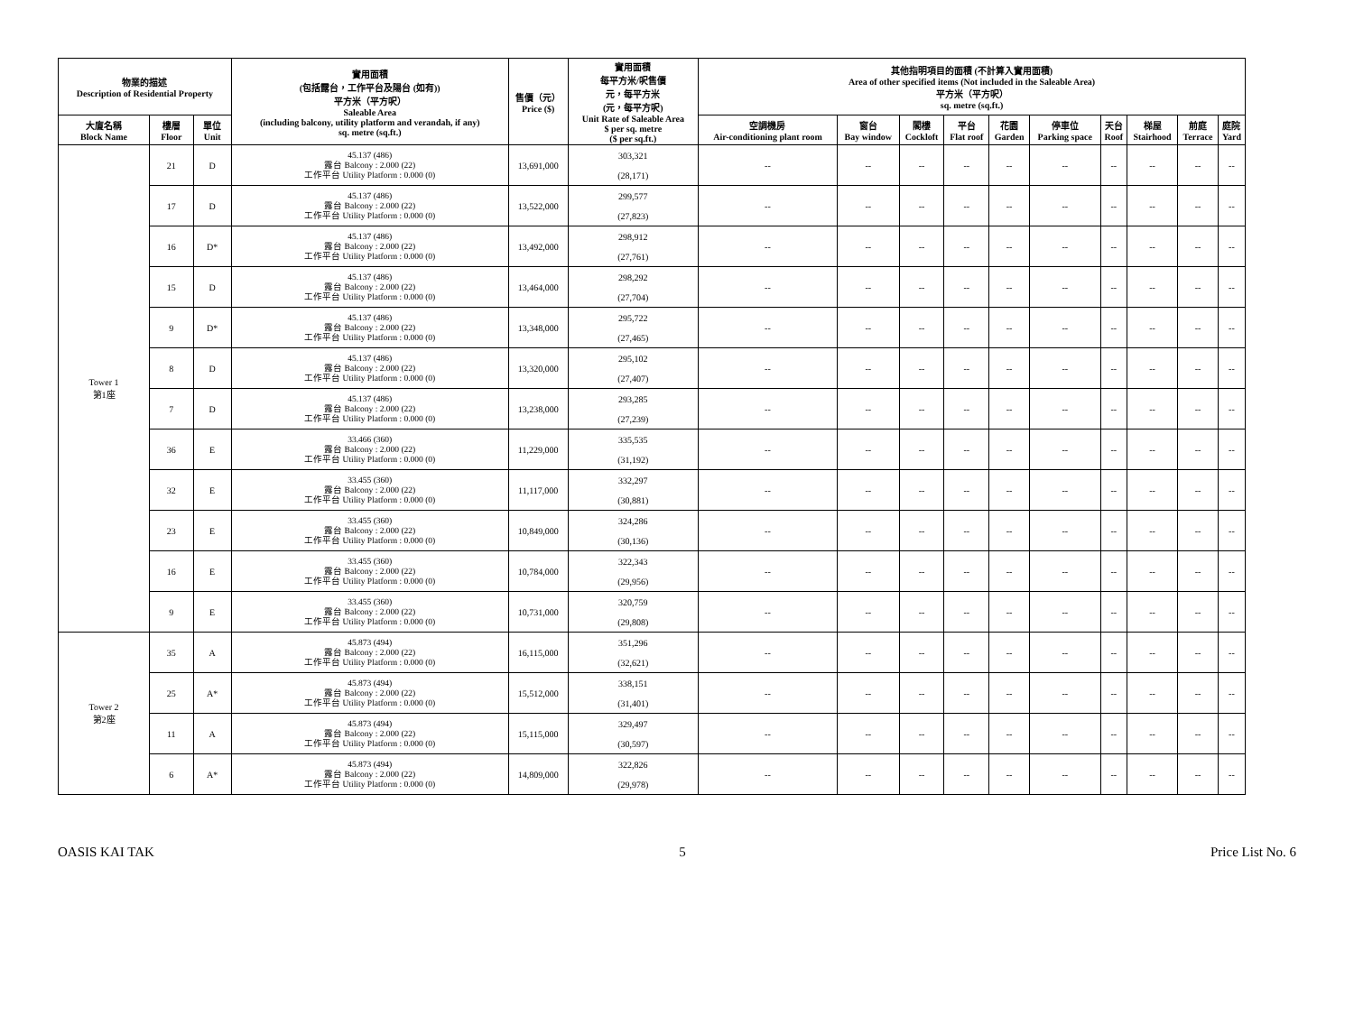| 物業的描述 Description of Residential Property | | | 實用面積 (包括露台，工作平台及陽台 (如有)) 平方米（平方呎） Saleable Area (including balcony, utility platform and verandah, if any) sq. metre (sq.ft.) | 售價（元） Price ($) | 實用面積 每平方米/呎售價 元，每平方米 (元，每平方呎) Unit Rate of Saleable Area $ per sq. metre ($ per sq.ft.) | 其他指明項目的面積 (不計算入實用面積) Area of other specified items (Not included in the Saleable Area) 平方米（平方呎） sq. metre (sq.ft.) | | | | | | | | | |
| --- | --- | --- | --- | --- | --- | --- | --- | --- | --- | --- | --- | --- | --- | --- | --- |
| 大廈名稱 Block Name | 樓層 Floor | 單位 Unit | | | | 空調機房 Air-conditioning plant room | 窗台 Bay window | 閣樓 Cockloft | 平台 Flat roof | 花園 Garden | 停車位 Parking space | 天台 Roof | 梯屋 Stairhood | 前庭 Terrace | 庭院 Yard |
| Tower 1 第1座 | 21 | D | 45.137 (486) 露台 Balcony : 2.000 (22) 工作平台 Utility Platform : 0.000 (0) | 13,691,000 | 303,321 (28,171) | -- | -- | -- | -- | -- | -- | -- | -- | -- | -- |
| | 17 | D | 45.137 (486) 露台 Balcony : 2.000 (22) 工作平台 Utility Platform : 0.000 (0) | 13,522,000 | 299,577 (27,823) | -- | -- | -- | -- | -- | -- | -- | -- | -- | -- |
| | 16 | D* | 45.137 (486) 露台 Balcony : 2.000 (22) 工作平台 Utility Platform : 0.000 (0) | 13,492,000 | 298,912 (27,761) | -- | -- | -- | -- | -- | -- | -- | -- | -- | -- |
| | 15 | D | 45.137 (486) 露台 Balcony : 2.000 (22) 工作平台 Utility Platform : 0.000 (0) | 13,464,000 | 298,292 (27,704) | -- | -- | -- | -- | -- | -- | -- | -- | -- | -- |
| | 9 | D* | 45.137 (486) 露台 Balcony : 2.000 (22) 工作平台 Utility Platform : 0.000 (0) | 13,348,000 | 295,722 (27,465) | -- | -- | -- | -- | -- | -- | -- | -- | -- | -- |
| | 8 | D | 45.137 (486) 露台 Balcony : 2.000 (22) 工作平台 Utility Platform : 0.000 (0) | 13,320,000 | 295,102 (27,407) | -- | -- | -- | -- | -- | -- | -- | -- | -- | -- |
| | 7 | D | 45.137 (486) 露台 Balcony : 2.000 (22) 工作平台 Utility Platform : 0.000 (0) | 13,238,000 | 293,285 (27,239) | -- | -- | -- | -- | -- | -- | -- | -- | -- | -- |
| | 36 | E | 33.466 (360) 露台 Balcony : 2.000 (22) 工作平台 Utility Platform : 0.000 (0) | 11,229,000 | 335,535 (31,192) | -- | -- | -- | -- | -- | -- | -- | -- | -- | -- |
| | 32 | E | 33.455 (360) 露台 Balcony : 2.000 (22) 工作平台 Utility Platform : 0.000 (0) | 11,117,000 | 332,297 (30,881) | -- | -- | -- | -- | -- | -- | -- | -- | -- | -- |
| | 23 | E | 33.455 (360) 露台 Balcony : 2.000 (22) 工作平台 Utility Platform : 0.000 (0) | 10,849,000 | 324,286 (30,136) | -- | -- | -- | -- | -- | -- | -- | -- | -- | -- |
| | 16 | E | 33.455 (360) 露台 Balcony : 2.000 (22) 工作平台 Utility Platform : 0.000 (0) | 10,784,000 | 322,343 (29,956) | -- | -- | -- | -- | -- | -- | -- | -- | -- | -- |
| | 9 | E | 33.455 (360) 露台 Balcony : 2.000 (22) 工作平台 Utility Platform : 0.000 (0) | 10,731,000 | 320,759 (29,808) | -- | -- | -- | -- | -- | -- | -- | -- | -- | -- |
| Tower 2 第2座 | 35 | A | 45.873 (494) 露台 Balcony : 2.000 (22) 工作平台 Utility Platform : 0.000 (0) | 16,115,000 | 351,296 (32,621) | -- | -- | -- | -- | -- | -- | -- | -- | -- | -- |
| | 25 | A* | 45.873 (494) 露台 Balcony : 2.000 (22) 工作平台 Utility Platform : 0.000 (0) | 15,512,000 | 338,151 (31,401) | -- | -- | -- | -- | -- | -- | -- | -- | -- | -- |
| | 11 | A | 45.873 (494) 露台 Balcony : 2.000 (22) 工作平台 Utility Platform : 0.000 (0) | 15,115,000 | 329,497 (30,597) | -- | -- | -- | -- | -- | -- | -- | -- | -- | -- |
| | 6 | A* | 45.873 (494) 露台 Balcony : 2.000 (22) 工作平台 Utility Platform : 0.000 (0) | 14,809,000 | 322,826 (29,978) | -- | -- | -- | -- | -- | -- | -- | -- | -- | -- |
OASIS KAI TAK 5 Price List No. 6